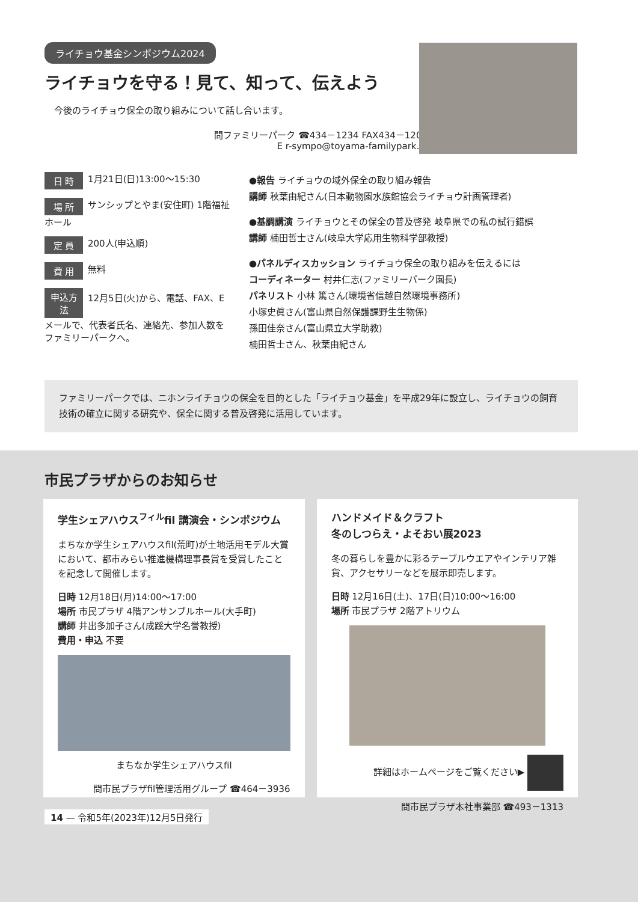ライチョウ基金シンポジウム2024
ライチョウを守る！見て、知って、伝えよう
今後のライチョウ保全の取り組みについて話し合います。
問ファミリーパーク ☎434－1234 FAX434－1208
E r-sympo@toyama-familypark.jp
日 時 1月21日(日)13:00～15:30
場 所 サンシップとやま(安住町) 1階福祉ホール
定 員 200人(申込順)
費 用 無料
申込方法 12月5日(火)から、電話、FAX、Eメールで、代表者氏名、連絡先、参加人数をファミリーパークへ。
●報告 ライチョウの域外保全の取り組み報告
講師 秋葉由紀さん(日本動物園水族館協会ライチョウ計画管理者)
●基調講演 ライチョウとその保全の普及啓発 岐阜県での私の試行錯誤
講師 楠田哲士さん(岐阜大学応用生物科学部教授)
●パネルディスカッション ライチョウ保全の取り組みを伝えるには
コーディネーター 村井仁志(ファミリーパーク園長)
パネリスト 小林 篤さん(環境省信越自然環境事務所)
小塚史眞さん(富山県自然保護課野生生物係)
孫田佳奈さん(富山県立大学助教)
楠田哲士さん、秋葉由紀さん
ファミリーパークでは、ニホンライチョウの保全を目的とした「ライチョウ基金」を平成29年に設立し、ライチョウの飼育技術の確立に関する研究や、保全に関する普及啓発に活用しています。
市民プラザからのお知らせ
学生シェアハウス<sup>フィル</sup>fil 講演会・シンポジウム
まちなか学生シェアハウスfil(荒町)が土地活用モデル大賞において、都市みらい推進機構理事長賞を受賞したことを記念して開催します。
日時 12月18日(月)14:00～17:00
場所 市民プラザ 4階アンサンブルホール(大手町)
講師 井出多加子さん(成蹊大学名誉教授)
費用・申込 不要
まちなか学生シェアハウスfil
問市民プラザfil管理活用グループ ☎464－3936
ハンドメイド＆クラフト
冬のしつらえ・よそおい展2023
冬の暮らしを豊かに彩るテーブルウエアやインテリア雑貨、アクセサリーなどを展示即売します。
日時 12月16日(土)、17日(日)10:00～16:00
場所 市民プラザ 2階アトリウム
詳細はホームページをご覧ください▶
問市民プラザ本社事業部 ☎493－1313
14 — 令和5年(2023年)12月5日発行